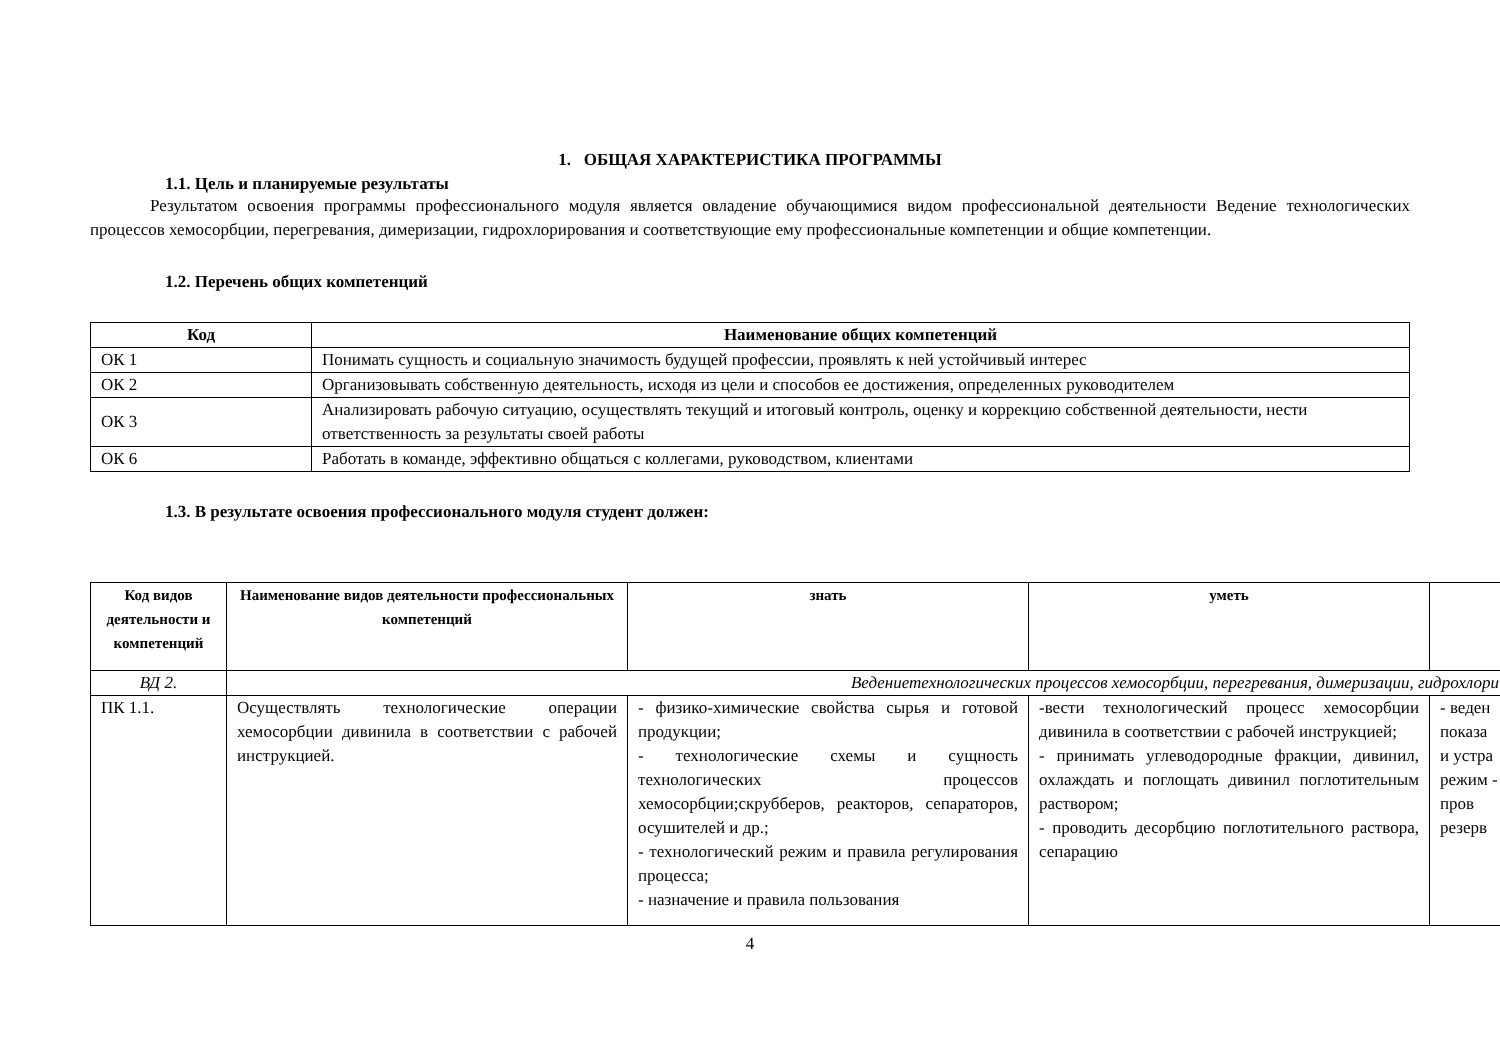1. ОБЩАЯ ХАРАКТЕРИСТИКА ПРОГРАММЫ
1.1. Цель и планируемые результаты
Результатом освоения программы профессионального модуля является овладение обучающимися видом профессиональной деятельности Ведение технологических процессов хемосорбции, перегревания, димеризации, гидрохлорирования и соответствующие ему профессиональные компетенции и общие компетенции.
1.2. Перечень общих компетенций
| Код | Наименование общих компетенций |
| --- | --- |
| ОК 1 | Понимать сущность и социальную значимость будущей профессии, проявлять к ней устойчивый интерес |
| ОК 2 | Организовывать собственную деятельность, исходя из цели и способов ее достижения, определенных руководителем |
| ОК 3 | Анализировать рабочую ситуацию, осуществлять текущий и итоговый контроль, оценку и коррекцию собственной деятельности, нести ответственность за результаты своей работы |
| ОК 6 | Работать в команде, эффективно общаться с коллегами, руководством, клиентами |
1.3. В результате освоения профессионального модуля студент должен:
| Код видов деятельности и компетенций | Наименование видов деятельности профессиональных компетенций | знать | уметь | |
| --- | --- | --- | --- | --- |
| ВД 2. | Ведениетехнологических процессов хемосорбции, перегревания, димеризации, гидрохлори | | | |
| ПК 1.1. | Осуществлять технологические операции хемосорбции дивинила в соответствии с рабочей инструкцией. | - физико-химические свойства сырья и готовой продукции; - технологические схемы и сущность технологических процессов хемосорбции;скрубберов, реакторов, сепараторов, осушителей и др.; - технологический режим и правила регулирования процесса; - назначение и правила пользования | -вести технологический процесс хемосорбции дивинила в соответствии с рабочей инструкцией; - принимать углеводородные фракции, дивинил, охлаждать и поглощать дивинил поглотительным раствором; - проводить десорбцию поглотительного раствора, сепарацию | - веден показа и устра режим - пров резерв |
4